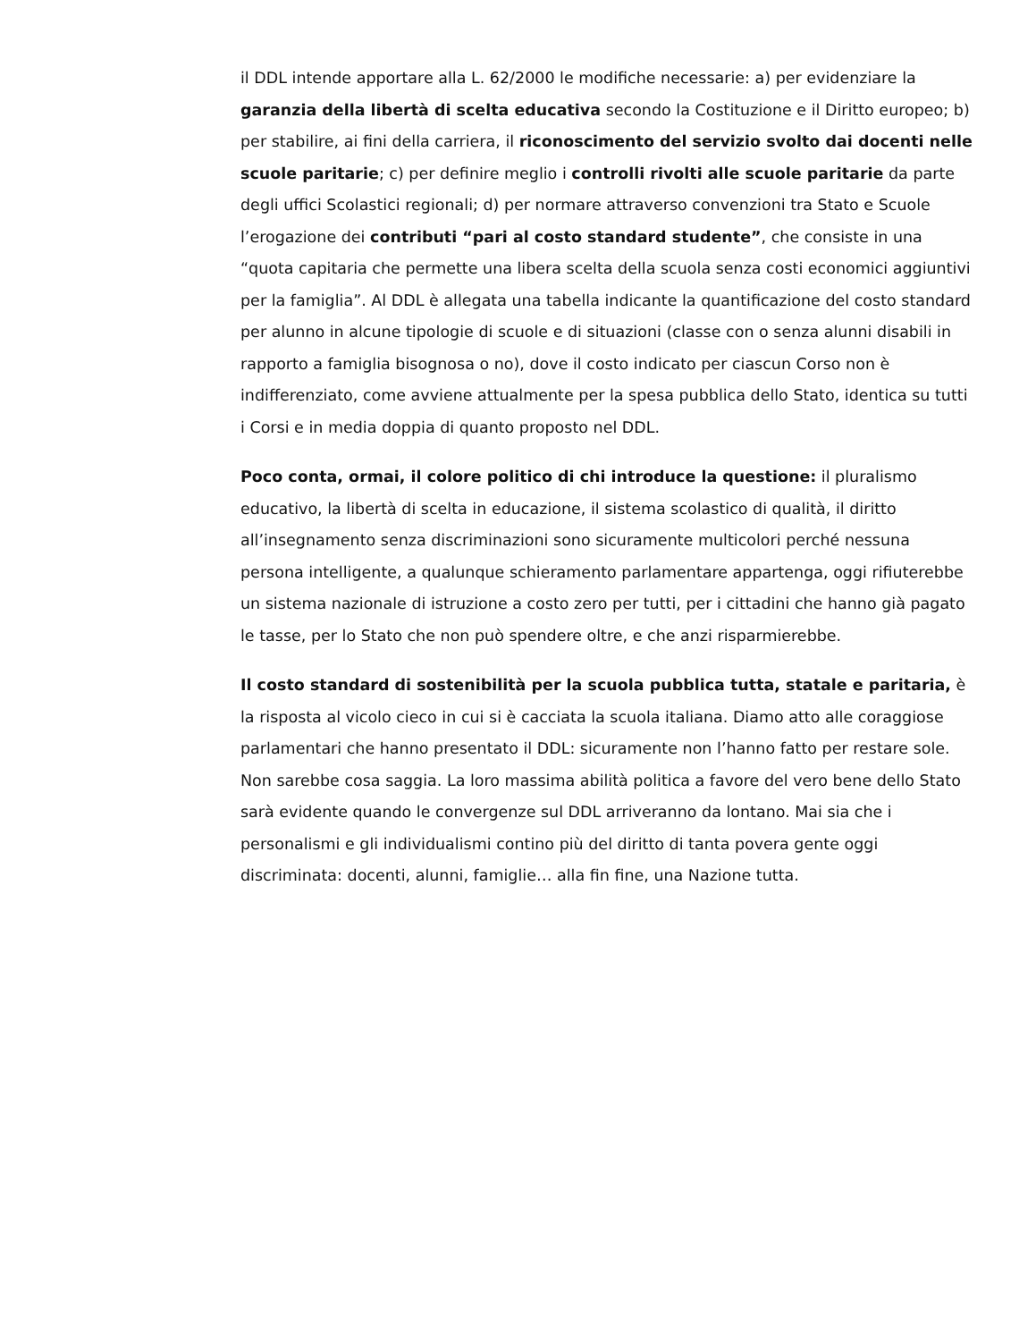il DDL intende apportare alla L. 62/2000 le modifiche necessarie: a) per evidenziare la garanzia della libertà di scelta educativa secondo la Costituzione e il Diritto europeo; b) per stabilire, ai fini della carriera, il riconoscimento del servizio svolto dai docenti nelle scuole paritarie; c) per definire meglio i controlli rivolti alle scuole paritarie da parte degli uffici Scolastici regionali; d) per normare attraverso convenzioni tra Stato e Scuole l’erogazione dei contributi “pari al costo standard studente”, che consiste in una “quota capitaria che permette una libera scelta della scuola senza costi economici aggiuntivi per la famiglia”. Al DDL è allegata una tabella indicante la quantificazione del costo standard per alunno in alcune tipologie di scuole e di situazioni (classe con o senza alunni disabili in rapporto a famiglia bisognosa o no), dove il costo indicato per ciascun Corso non è indifferenziato, come avviene attualmente per la spesa pubblica dello Stato, identica su tutti i Corsi e in media doppia di quanto proposto nel DDL.
Poco conta, ormai, il colore politico di chi introduce la questione: il pluralismo educativo, la libertà di scelta in educazione, il sistema scolastico di qualità, il diritto all’insegnamento senza discriminazioni sono sicuramente multicolori perché nessuna persona intelligente, a qualunque schieramento parlamentare appartenga, oggi rifiuterebbe un sistema nazionale di istruzione a costo zero per tutti, per i cittadini che hanno già pagato le tasse, per lo Stato che non può spendere oltre, e che anzi risparmierebbe.
Il costo standard di sostenibilità per la scuola pubblica tutta, statale e paritaria, è la risposta al vicolo cieco in cui si è cacciata la scuola italiana. Diamo atto alle coraggiose parlamentari che hanno presentato il DDL: sicuramente non l’hanno fatto per restare sole. Non sarebbe cosa saggia. La loro massima abilità politica a favore del vero bene dello Stato sarà evidente quando le convergenze sul DDL arriveranno da lontano. Mai sia che i personalismi e gli individualismi contino più del diritto di tanta povera gente oggi discriminata: docenti, alunni, famiglie… alla fin fine, una Nazione tutta.